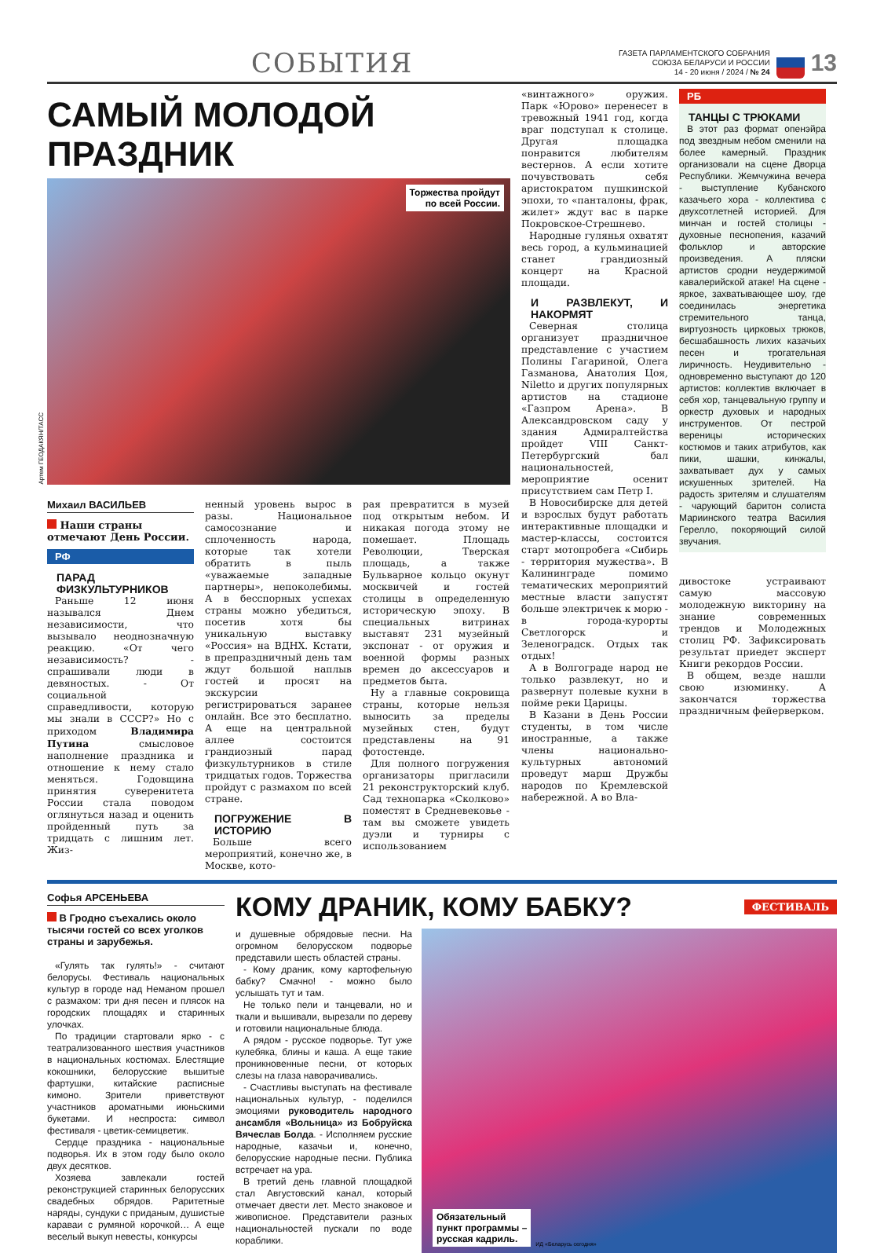СОБЫТИЯ
ГАЗЕТА ПАРЛАМЕНТСКОГО СОБРАНИЯ
СОЮЗА БЕЛАРУСИ И РОССИИ
14 - 20 июня / 2024 / № 24
13
САМЫЙ МОЛОДОЙ ПРАЗДНИК
Торжества пройдут
по всей России.
Артем ГЕОДАКЯН/ТАСС
Михаил ВАСИЛЬЕВ
Наши страны отмечают День России.
РФ
ПАРАД ФИЗКУЛЬТУРНИКОВ
Раньше 12 июня назывался Днем независимости, что вызывало неоднозначную реакцию. «От чего независимость? - спрашивали люди в девяностых. - От социальной справедливости, которую мы знали в СССР?» Но с приходом Владимира Путина смысловое наполнение праздника и отношение к нему стало меняться. Годовщина принятия суверенитета России стала поводом оглянуться назад и оценить пройденный путь за тридцать с лишним лет. Жиз-
ненный уровень вырос в разы. Национальное самосознание и сплоченность народа, которые так хотели обратить в пыль «уважаемые западные партнеры», непоколебимы. А в бесспорных успехах страны можно убедиться, посетив хотя бы уникальную выставку «Россия» на ВДНХ. Кстати, в препраздничный день там ждут большой наплыв гостей и просят на экскурсии регистрироваться заранее онлайн. Все это бесплатно. А еще на центральной аллее состоится грандиозный парад физкультурников в стиле тридцатых годов. Торжества пройдут с размахом по всей стране.
ПОГРУЖЕНИЕ В ИСТОРИЮ
Больше всего мероприятий, конечно же, в Москве, кото-
рая превратится в музей под открытым небом. И никакая погода этому не помешает. Площадь Революции, Тверская площадь, а также Бульварное кольцо окунут москвичей и гостей столицы в определенную историческую эпоху. В специальных витринах выставят 231 музейный экспонат - от оружия и военной формы разных времен до аксессуаров и предметов быта.
Ну а главные сокровища страны, которые нельзя выносить за пределы музейных стен, будут представлены на 91 фотостенде.
Для полного погружения организаторы пригласили 21 реконструкторский клуб. Сад технопарка «Сколково» поместят в Средневековье - там вы сможете увидеть дуэли и турниры с использованием
«винтажного» оружия. Парк «Юрово» перенесет в тревожный 1941 год, когда враг подступал к столице. Другая площадка понравится любителям вестернов. А если хотите почувствовать себя аристократом пушкинской эпохи, то «панталоны, фрак, жилет» ждут вас в парке Покровское-Стрешнево.
Народные гулянья охватят весь город, а кульминацией станет грандиозный концерт на Красной площади.
И РАЗВЛЕКУТ, И НАКОРМЯТ
Северная столица организует праздничное представление с участием Полины Гагариной, Олега Газманова, Анатолия Цоя, Niletto и других популярных артистов на стадионе «Газпром Арена». В Александровском саду у здания Адмиралтейства пройдет VIII Санкт-Петербургский бал национальностей, мероприятие осенит присутствием сам Петр I.
В Новосибирске для детей и взрослых будут работать интерактивные площадки и мастер-классы, состоится старт мотопробега «Сибирь - территория мужества». В Калининграде помимо тематических мероприятий местные власти запустят больше электричек к морю - в города-курорты Светлогорск и Зеленоградск. Отдых так отдых!
А в Волгограде народ не только развлекут, но и развернут полевые кухни в пойме реки Царицы.
В Казани в День России студенты, в том числе иностранные, а также члены национально-культурных автономий проведут марш Дружбы народов по Кремлевской набережной. А во Вла-
РБ
ТАНЦЫ С ТРЮКАМИ
В этот раз формат опенэйра под звездным небом сменили на более камерный. Праздник организовали на сцене Дворца Республики. Жемчужина вечера - выступление Кубанского казачьего хора - коллектива с двухсотлетней историей. Для минчан и гостей столицы - духовные песнопения, казачий фольклор и авторские произведения. А пляски артистов сродни неудержимой кавалерийской атаке! На сцене - яркое, захватывающее шоу, где соединилась энергетика стремительного танца, виртуозность цирковых трюков, бесшабашность лихих казачьих песен и трогательная лиричность. Неудивительно - одновременно выступают до 120 артистов: коллектив включает в себя хор, танцевальную группу и оркестр духовых и народных инструментов. От пестрой вереницы исторических костюмов и таких атрибутов, как пики, шашки, кинжалы, захватывает дух у самых искушенных зрителей. На радость зрителям и слушателям - чарующий баритон солиста Мариинского театра Василия Герелло, покоряющий силой звучания.
дивостоке устраивают самую массовую молодежную викторину на знание современных трендов и Молодежных столиц РФ. Зафиксировать результат приедет эксперт Книги рекордов России.
В общем, везде нашли свою изюминку. А закончатся торжества праздничным фейерверком.
Софья АРСЕНЬЕВА
В Гродно съехались около тысячи гостей со всех уголков страны и зарубежья.
«Гулять так гулять!» - считают белорусы. Фестиваль национальных культур в городе над Неманом прошел с размахом: три дня песен и плясок на городских площадях и старинных улочках.
По традиции стартовали ярко - с театрализованного шествия участников в национальных костюмах. Блестящие кокошники, белорусские вышитые фартушки, китайские расписные кимоно. Зрители приветствуют участников ароматными июньскими букетами. И неспроста: символ фестиваля - цветик-семицветик.
Сердце праздника - национальные подворья. Их в этом году было около двух десятков.
Хозяева завлекали гостей реконструкцией старинных белорусских свадебных обрядов. Раритетные наряды, сундуки с приданым, душистые караваи с румяной корочкой… А еще веселый выкуп невесты, конкурсы
КОМУ ДРАНИК, КОМУ БАБКУ?
ФЕСТИВАЛЬ
и душевные обрядовые песни. На огромном белорусском подворье представили шесть областей страны.
- Кому драник, кому картофельную бабку? Смачно! - можно было услышать тут и там.
Не только пели и танцевали, но и ткали и вышивали, вырезали по дереву и готовили национальные блюда.
А рядом - русское подворье. Тут уже кулебяка, блины и каша. А еще такие проникновенные песни, от которых слезы на глаза наворачивались.
- Счастливы выступать на фестивале национальных культур, - поделился эмоциями руководитель народного ансамбля «Вольница» из Бобруйска Вячеслав Болда. - Исполняем русские народные, казачьи и, конечно, белорусские народные песни. Публика встречает на ура.
В третий день главной площадкой стал Августовский канал, который отмечает двести лет. Место знаковое и живописное. Представители разных национальностей пускали по воде кораблики.
Обязательный
пункт программы –
русская кадриль. ИД «Беларусь сегодня»